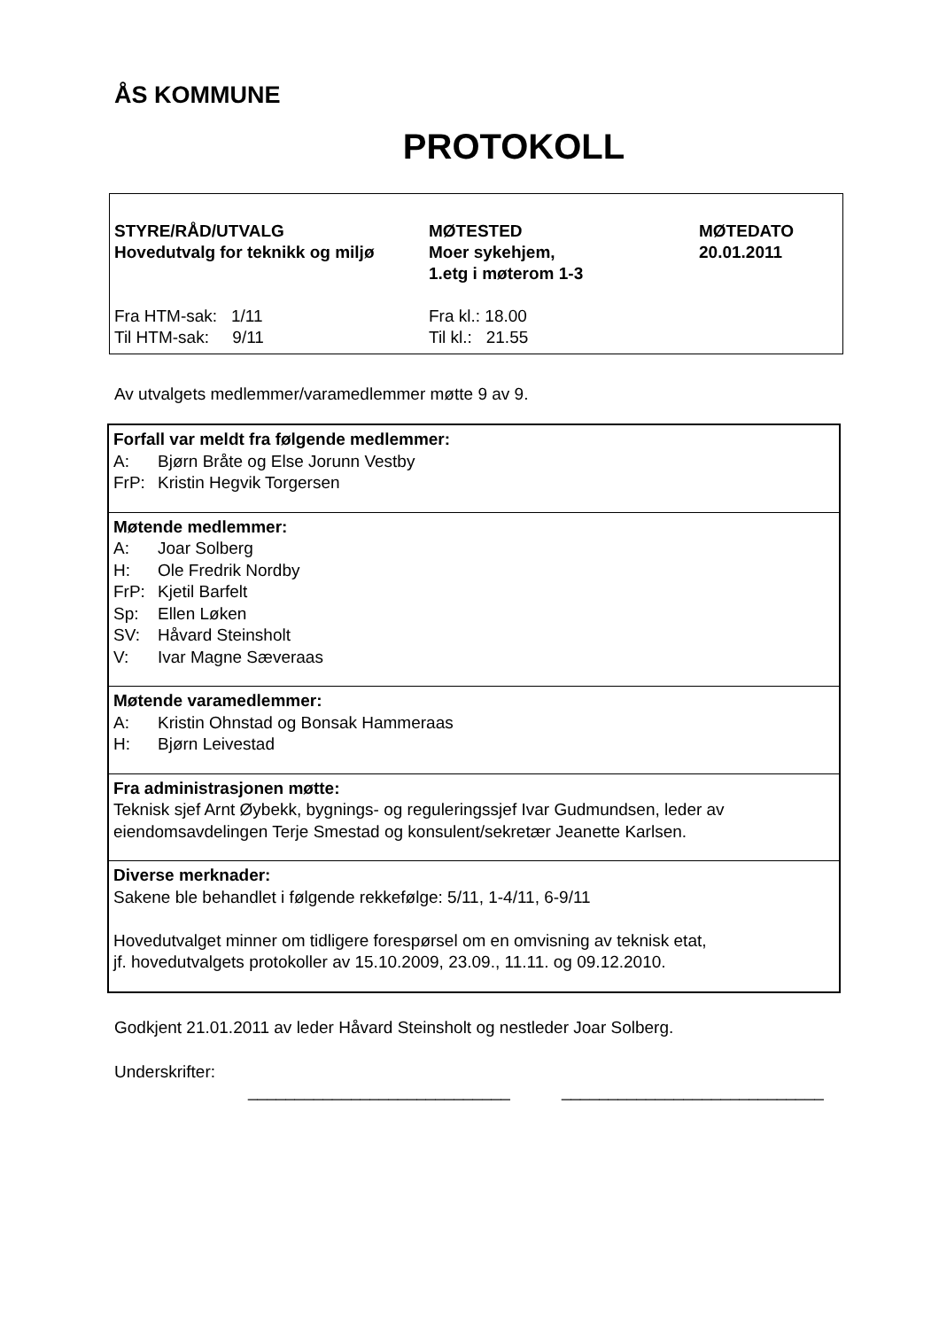ÅS KOMMUNE
PROTOKOLL
| STYRE/RÅD/UTVALG Hovedutvalg for teknikk og miljø | MØTESTED Moer sykehjem, 1.etg i møterom 1-3 | MØTEDATO 20.01.2011 |
| Fra HTM-sak: 1/11 Til HTM-sak: 9/11 | Fra kl.: 18.00 Til kl.: 21.55 | |
Av utvalgets medlemmer/varamedlemmer møtte 9 av 9.
| Forfall var meldt fra følgende medlemmer: A: Bjørn Bråte og Else Jorunn Vestby FrP: Kristin Hegvik Torgersen |
| Møtende medlemmer: A: Joar Solberg H: Ole Fredrik Nordby FrP: Kjetil Barfelt Sp: Ellen Løken SV: Håvard Steinsholt V: Ivar Magne Sæveraas |
| Møtende varamedlemmer: A: Kristin Ohnstad og Bonsak Hammeraas H: Bjørn Leivestad |
| Fra administrasjonen møtte: Teknisk sjef Arnt Øybekk, bygnings- og reguleringssjef Ivar Gudmundsen, leder av eiendomsavdelingen Terje Smestad og konsulent/sekretær Jeanette Karlsen. |
| Diverse merknader: Sakene ble behandlet i følgende rekkefølge: 5/11, 1-4/11, 6-9/11 Hovedutvalget minner om tidligere forespørsel om en omvisning av teknisk etat, jf. hovedutvalgets protokoller av 15.10.2009, 23.09., 11.11. og 09.12.2010. |
Godkjent 21.01.2011 av leder Håvard Steinsholt og nestleder Joar Solberg.
Underskrifter:
____________________________ ____________________________